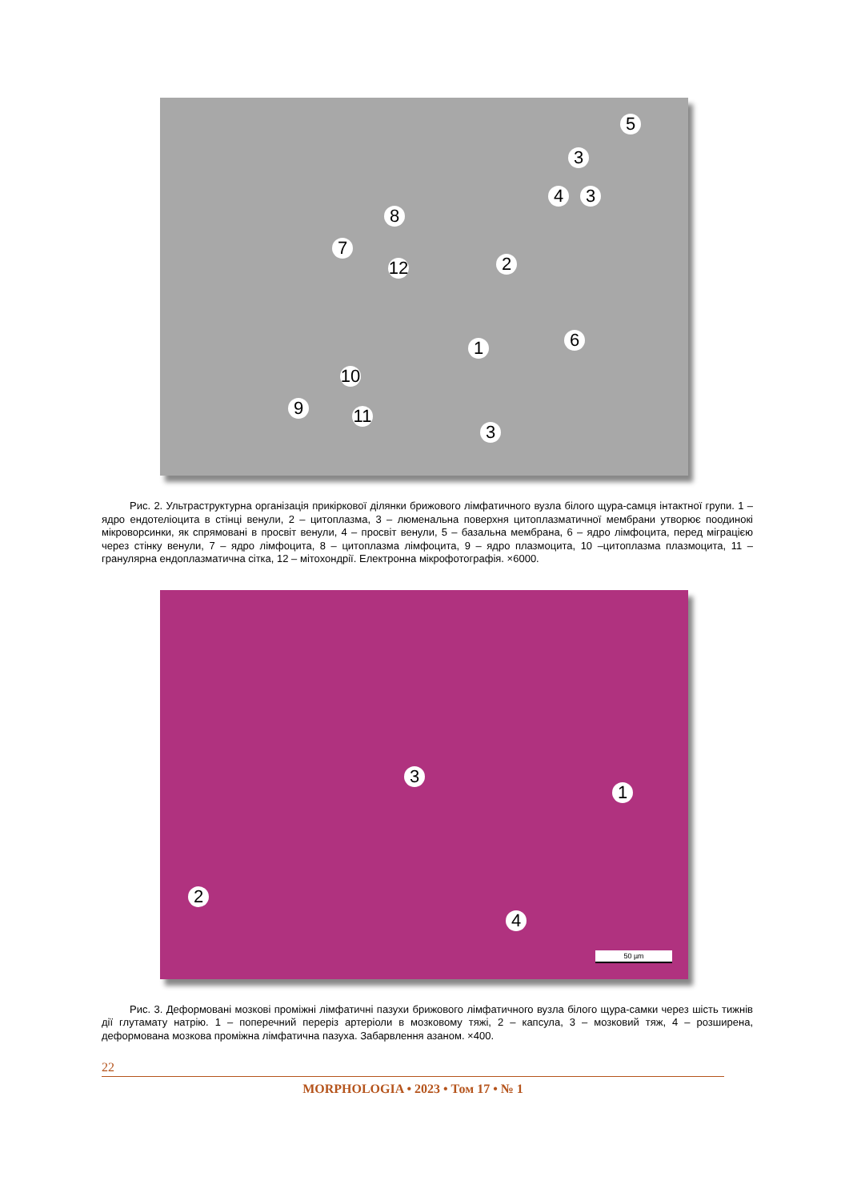5
3
4 3
8
7
12
2
6
1
10
9
11
3
Рис. 2. Ультраструктурна організація прикіркової ділянки брижового лімфатичного вузла білого щура-самця інтактної групи. 1 – ядро ендотеліоцита в стінці венули, 2 – цитоплазма, 3 – люменальна поверхня цитоплазматичної мембрани утворює поодинокі мікроворсинки, як спрямовані в просвіт венули, 4 – просвіт венули, 5 – базальна мембрана, 6 – ядро лімфоцита, перед міграцією через стінку венули, 7 – ядро лімфоцита, 8 – цитоплазма лімфоцита, 9 – ядро плазмоцита, 10 –цитоплазма плазмоцита, 11 – гранулярна ендоплазматична сітка, 12 – мітохондрії. Електронна мікрофотографія. ×6000.
3
1
2
4
50 µm
Рис. 3. Деформовані мозкові проміжні лімфатичні пазухи брижового лімфатичного вузла білого щура-самки через шість тижнів дії глутамату натрію. 1 – поперечний переріз артеріоли в мозковому тяжі, 2 – капсула, 3 – мозковий тяж, 4 – розширена, деформована мозкова проміжна лімфатична пазуха. Забарвлення азаном. ×400.
22
MORPHOLOGIA • 2023 • Том 17 • № 1